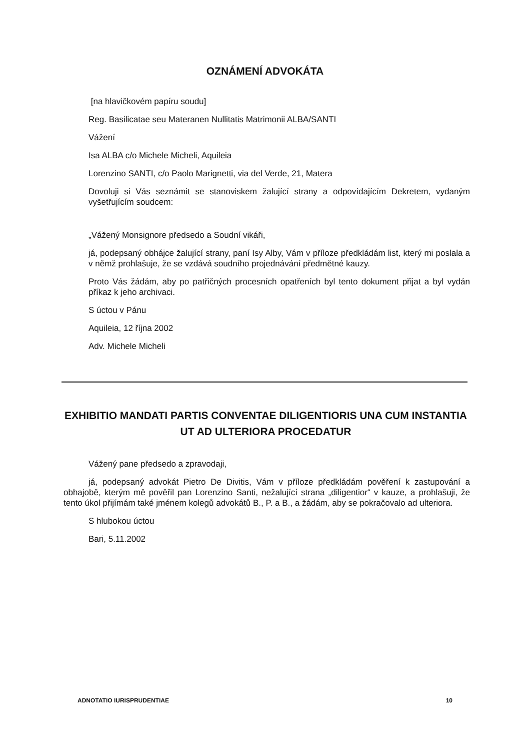OZNÁMENÍ ADVOKÁTA
[na hlavičkovém papíru soudu]
Reg. Basilicatae seu Materanen Nullitatis Matrimonii ALBA/SANTI
Vážení
Isa ALBA c/o Michele Micheli, Aquileia
Lorenzino SANTI, c/o Paolo Marignetti, via del Verde, 21, Matera
Dovoluji si Vás seznámit se stanoviskem žalující strany a odpovídajícím Dekretem, vydaným vyšetřujícím soudcem:
„Vážený Monsignore předsedo a Soudní vikáři,
já, podepsaný obhájce žalující strany, paní Isy Alby, Vám v příloze předkládám list, který mi poslala a v němž prohlašuje, že se vzdává soudního projednávání předmětné kauzy.
Proto Vás žádám, aby po patřičných procesních opatřeních byl tento dokument přijat a byl vydán příkaz k jeho archivaci.
S úctou v Pánu
Aquileia, 12 října 2002
Adv. Michele Micheli
EXHIBITIO MANDATI PARTIS CONVENTAE DILIGENTIORIS UNA CUM INSTANTIA UT AD ULTERIORA PROCEDATUR
Vážený pane předsedo a zpravodaji,
já, podepsaný advokát Pietro De Divitis, Vám v příloze předkládám pověření k zastupování a obhajobě, kterým mě pověřil pan Lorenzino Santi, nežalující strana „diligentior“ v kauze, a prohlašuji, že tento úkol přijímám také jménem kolegů advokátů B., P. a B., a žádám, aby se pokračovalo ad ulteriora.
S hlubokou úctou
Bari, 5.11.2002
ADNOTATIO IURISPRUDENTIAE 10